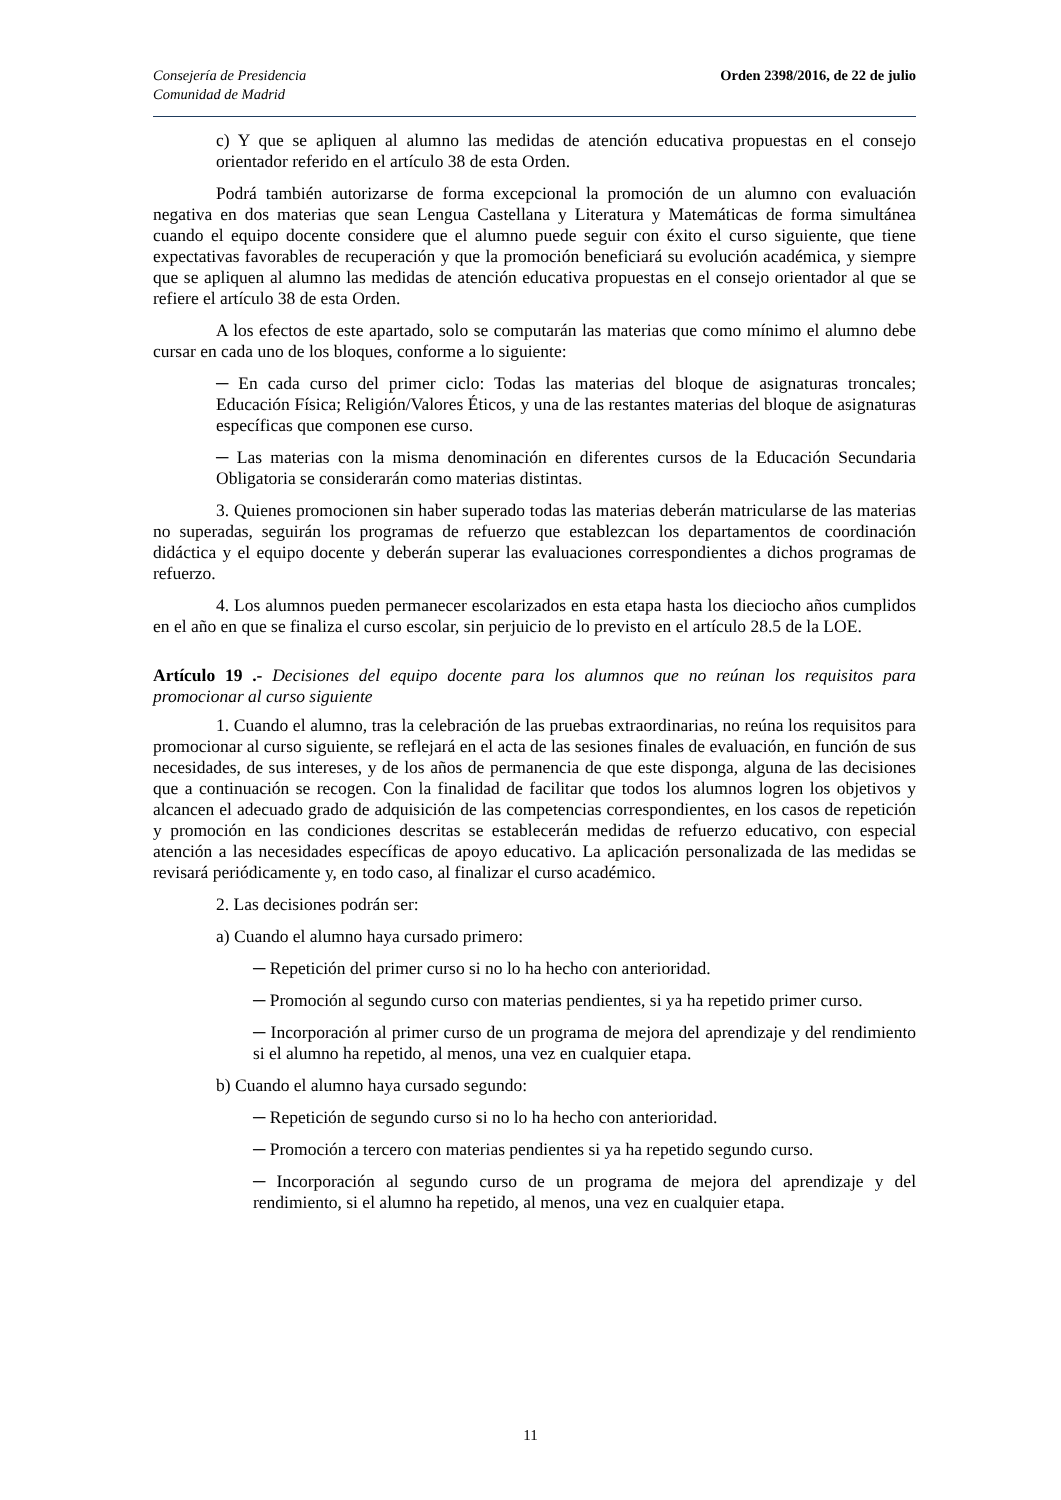Consejería de Presidencia
Comunidad de Madrid
Orden 2398/2016, de 22 de julio
c) Y que se apliquen al alumno las medidas de atención educativa propuestas en el consejo orientador referido en el artículo 38 de esta Orden.
Podrá también autorizarse de forma excepcional la promoción de un alumno con evaluación negativa en dos materias que sean Lengua Castellana y Literatura y Matemáticas de forma simultánea cuando el equipo docente considere que el alumno puede seguir con éxito el curso siguiente, que tiene expectativas favorables de recuperación y que la promoción beneficiará su evolución académica, y siempre que se apliquen al alumno las medidas de atención educativa propuestas en el consejo orientador al que se refiere el artículo 38 de esta Orden.
A los efectos de este apartado, solo se computarán las materias que como mínimo el alumno debe cursar en cada uno de los bloques, conforme a lo siguiente:
─ En cada curso del primer ciclo: Todas las materias del bloque de asignaturas troncales; Educación Física; Religión/Valores Éticos, y una de las restantes materias del bloque de asignaturas específicas que componen ese curso.
─ Las materias con la misma denominación en diferentes cursos de la Educación Secundaria Obligatoria se considerarán como materias distintas.
3. Quienes promocionen sin haber superado todas las materias deberán matricularse de las materias no superadas, seguirán los programas de refuerzo que establezcan los departamentos de coordinación didáctica y el equipo docente y deberán superar las evaluaciones correspondientes a dichos programas de refuerzo.
4. Los alumnos pueden permanecer escolarizados en esta etapa hasta los dieciocho años cumplidos en el año en que se finaliza el curso escolar, sin perjuicio de lo previsto en el artículo 28.5 de la LOE.
Artículo 19 .- Decisiones del equipo docente para los alumnos que no reúnan los requisitos para promocionar al curso siguiente
1. Cuando el alumno, tras la celebración de las pruebas extraordinarias, no reúna los requisitos para promocionar al curso siguiente, se reflejará en el acta de las sesiones finales de evaluación, en función de sus necesidades, de sus intereses, y de los años de permanencia de que este disponga, alguna de las decisiones que a continuación se recogen. Con la finalidad de facilitar que todos los alumnos logren los objetivos y alcancen el adecuado grado de adquisición de las competencias correspondientes, en los casos de repetición y promoción en las condiciones descritas se establecerán medidas de refuerzo educativo, con especial atención a las necesidades específicas de apoyo educativo. La aplicación personalizada de las medidas se revisará periódicamente y, en todo caso, al finalizar el curso académico.
2. Las decisiones podrán ser:
a) Cuando el alumno haya cursado primero:
─ Repetición del primer curso si no lo ha hecho con anterioridad.
─ Promoción al segundo curso con materias pendientes, si ya ha repetido primer curso.
─ Incorporación al primer curso de un programa de mejora del aprendizaje y del rendimiento si el alumno ha repetido, al menos, una vez en cualquier etapa.
b) Cuando el alumno haya cursado segundo:
─ Repetición de segundo curso si no lo ha hecho con anterioridad.
─ Promoción a tercero con materias pendientes si ya ha repetido segundo curso.
─ Incorporación al segundo curso de un programa de mejora del aprendizaje y del rendimiento, si el alumno ha repetido, al menos, una vez en cualquier etapa.
11